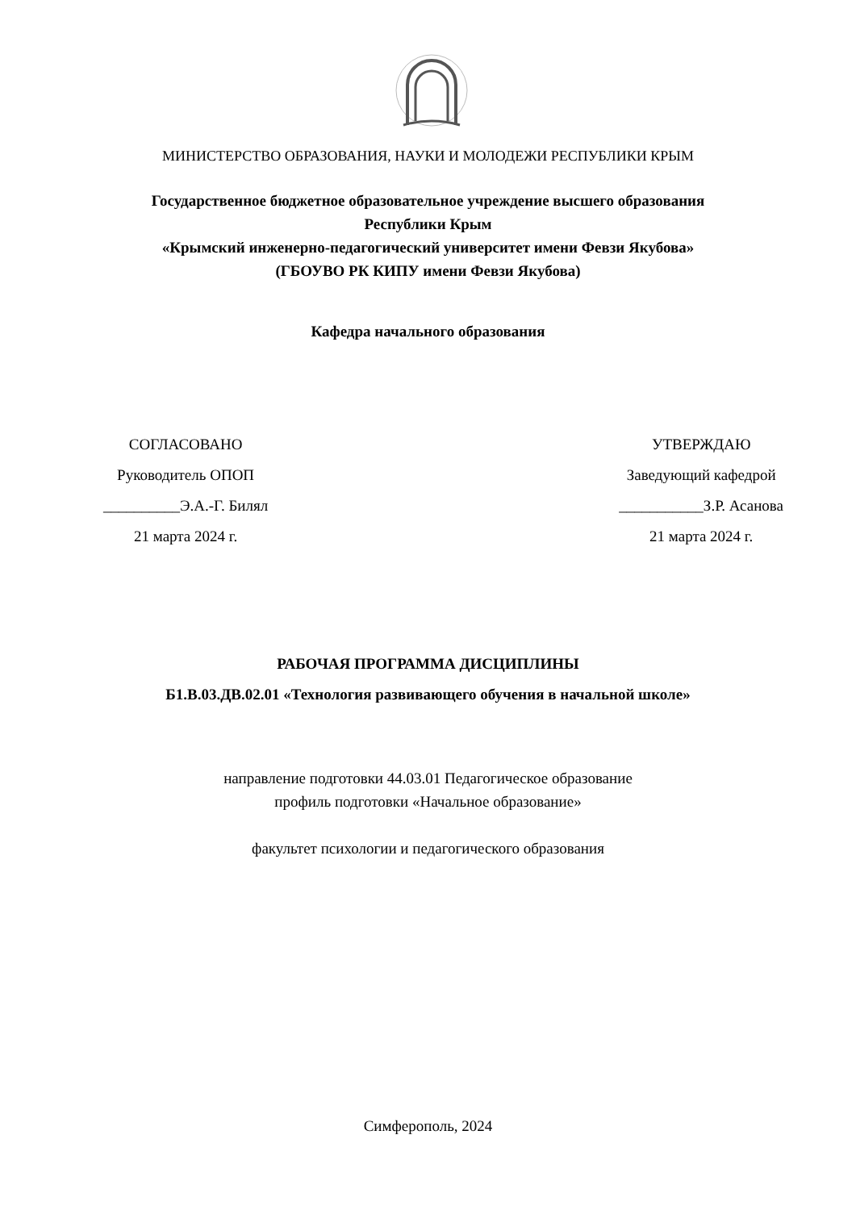МИНИСТЕРСТВО ОБРАЗОВАНИЯ, НАУКИ И МОЛОДЕЖИ РЕСПУБЛИКИ КРЫМ
Государственное бюджетное образовательное учреждение высшего образования
Республики Крым
«Крымский инженерно-педагогический университет имени Февзи Якубова»
(ГБОУВО РК КИПУ имени Февзи Якубова)
Кафедра начального образования
СОГЛАСОВАНО
Руководитель ОПОП
__________Э.А.-Г. Билял
21 марта 2024 г.
УТВЕРЖДАЮ
Заведующий кафедрой
___________З.Р. Асанова
21 марта 2024 г.
РАБОЧАЯ ПРОГРАММА ДИСЦИПЛИНЫ
Б1.В.03.ДВ.02.01 «Технология развивающего обучения в начальной школе»
направление подготовки 44.03.01 Педагогическое образование
профиль подготовки «Начальное образование»
факультет психологии и педагогического образования
Симферополь, 2024